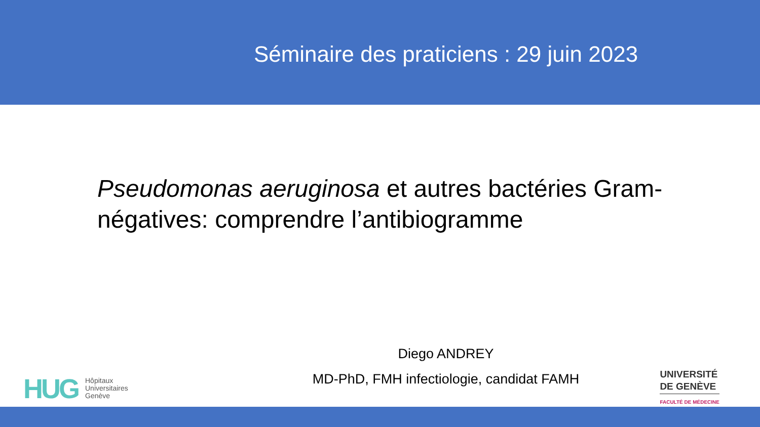Séminaire des praticiens : 29 juin 2023
Pseudomonas aeruginosa et autres bactéries Gram-négatives: comprendre l’antibiogramme
Diego ANDREY
MD-PhD, FMH infectiologie, candidat FAMH
HUG Hôpitaux
Universitaires
Genève
UNIVERSITÉ
DE GENÈVE
FACULTÉ DE MÉDECINE